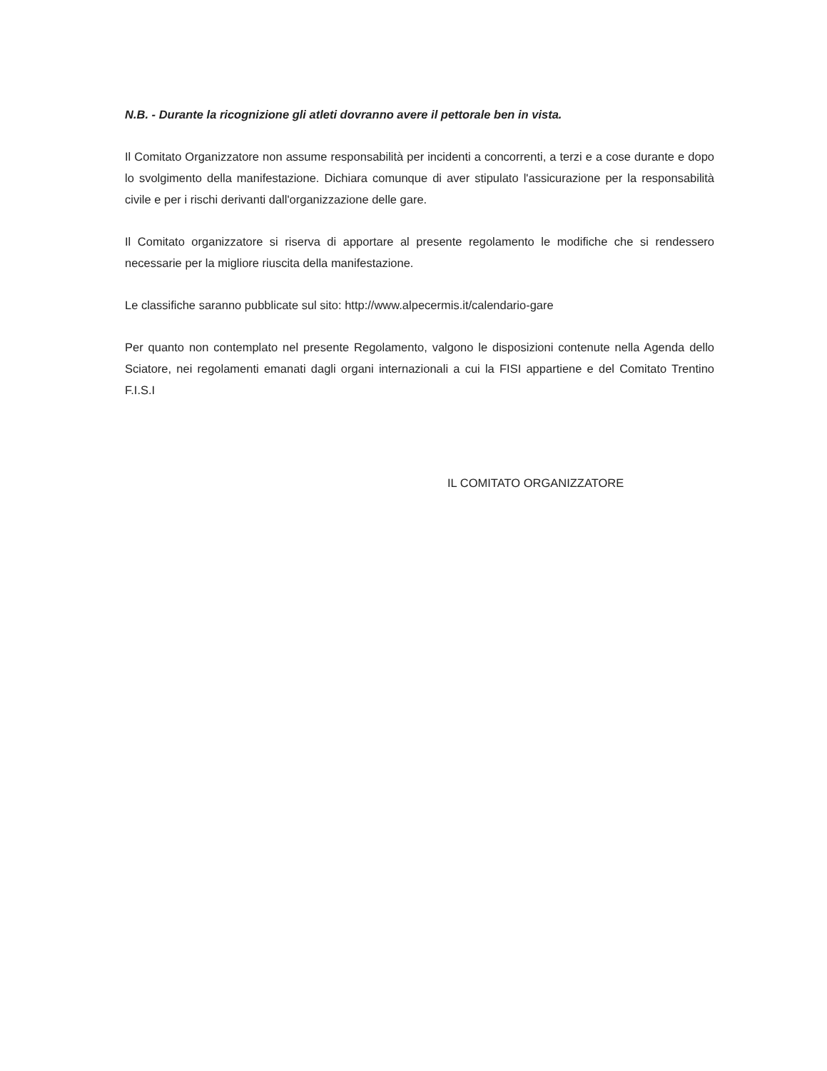N.B. - Durante la ricognizione gli atleti dovranno avere il pettorale ben in vista.
Il Comitato Organizzatore non assume responsabilità per incidenti a concorrenti, a terzi e a cose durante e dopo lo svolgimento della manifestazione. Dichiara comunque di aver stipulato l'assicurazione per la responsabilità civile e per i rischi derivanti dall'organizzazione delle gare.
Il Comitato organizzatore si riserva di apportare al presente regolamento le modifiche che si rendessero necessarie per la migliore riuscita della manifestazione.
Le classifiche saranno pubblicate sul sito: http://www.alpecermis.it/calendario-gare
Per quanto non contemplato nel presente Regolamento, valgono le disposizioni contenute nella Agenda dello Sciatore, nei regolamenti emanati dagli organi internazionali a cui la FISI appartiene e del Comitato Trentino F.I.S.I
IL COMITATO ORGANIZZATORE